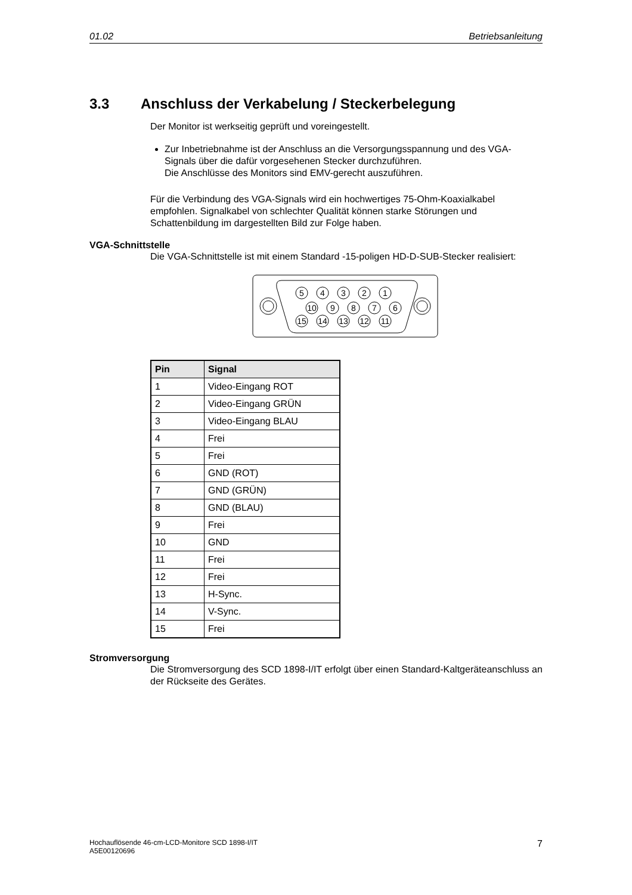01.02 Betriebsanleitung
3.3 Anschluss der Verkabelung / Steckerbelegung
Der Monitor ist werkseitig geprüft und voreingestellt.
Zur Inbetriebnahme ist der Anschluss an die Versorgungsspannung und des VGA-Signals über die dafür vorgesehenen Stecker durchzuführen.
Die Anschlüsse des Monitors sind EMV-gerecht auszuführen.
Für die Verbindung des VGA-Signals wird ein hochwertiges 75-Ohm-Koaxialkabel empfohlen. Signalkabel von schlechter Qualität können starke Störungen und Schattenbildung im dargestellten Bild zur Folge haben.
VGA-Schnittstelle
Die VGA-Schnittstelle ist mit einem Standard -15-poligen HD-D-SUB-Stecker realisiert:
5
4
3
2
1
10
9
8
7
6
15
14
13
12
11
| Pin | Signal |
| --- | --- |
| 1 | Video-Eingang ROT |
| 2 | Video-Eingang GRÜN |
| 3 | Video-Eingang BLAU |
| 4 | Frei |
| 5 | Frei |
| 6 | GND (ROT) |
| 7 | GND (GRÜN) |
| 8 | GND (BLAU) |
| 9 | Frei |
| 10 | GND |
| 11 | Frei |
| 12 | Frei |
| 13 | H-Sync. |
| 14 | V-Sync. |
| 15 | Frei |
Stromversorgung
Die Stromversorgung des SCD 1898-I/IT erfolgt über einen Standard-Kaltgeräteanschluss an der Rückseite des Gerätes.
Hochauflösende 46-cm-LCD-Monitore SCD 1898-I/IT
A5E00120696 7